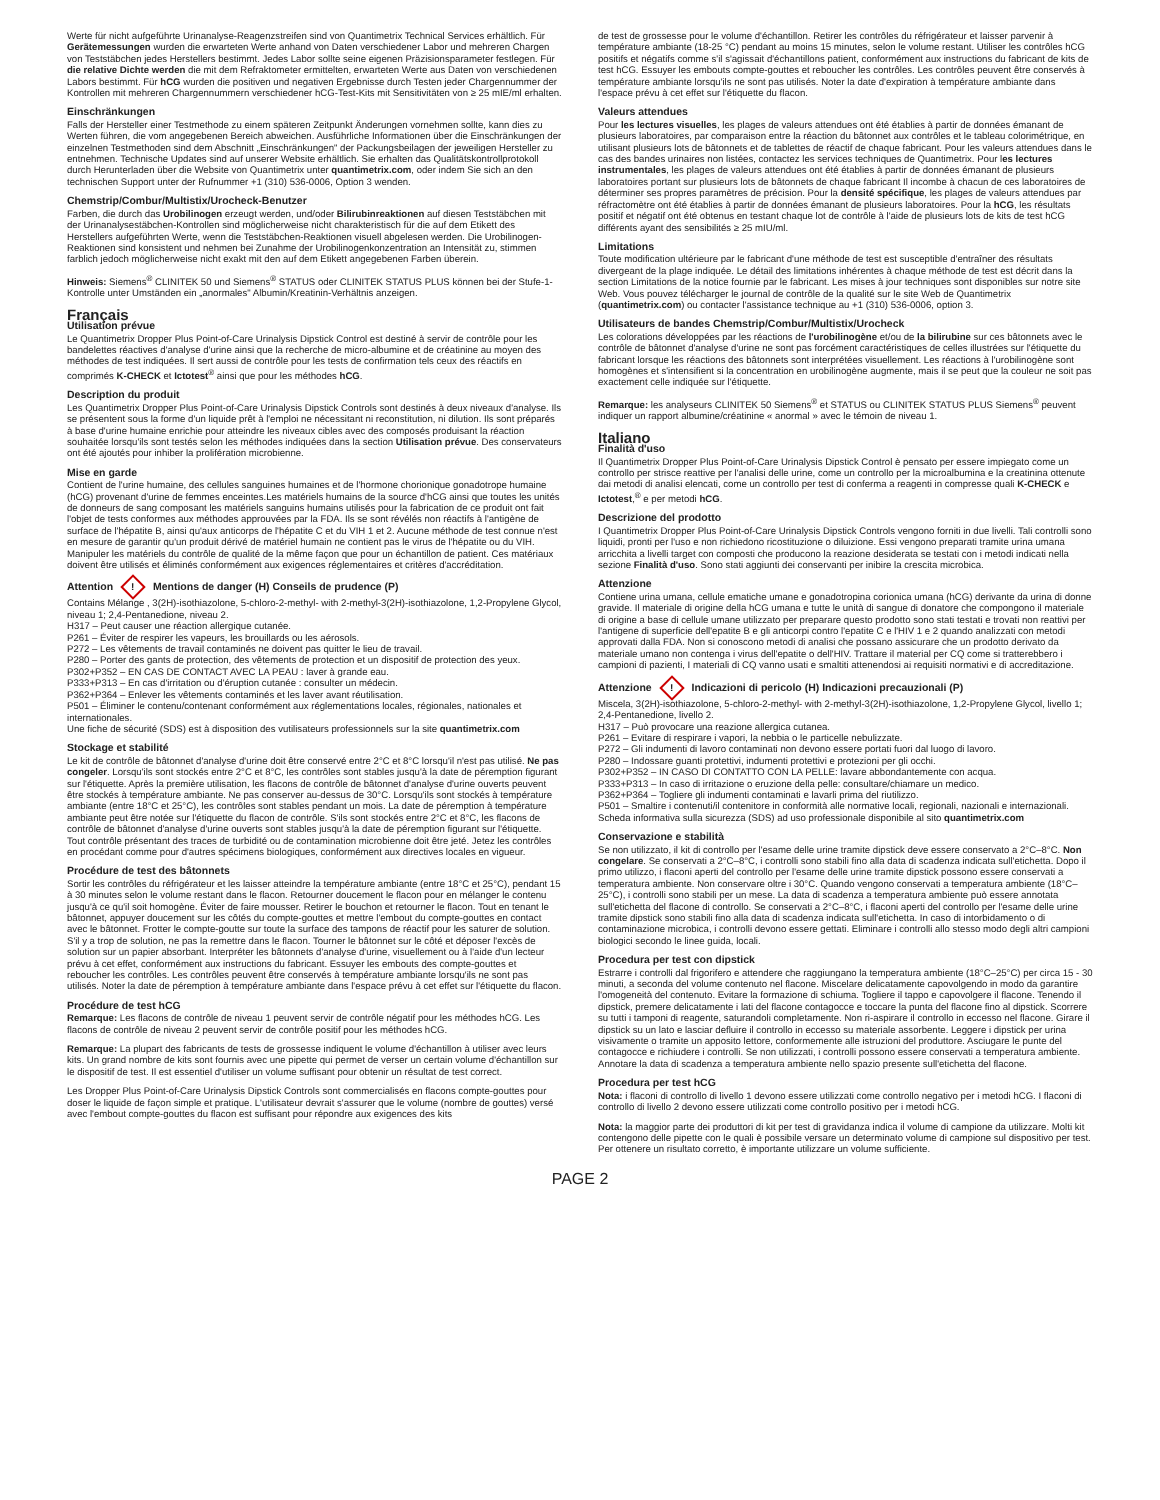Werte für nicht aufgeführte Urinanalyse-Reagenzstreifen sind von Quantimetrix Technical Services erhältlich. Für Gerätemessungen wurden die erwarteten Werte anhand von Daten verschiedener Labor und mehreren Chargen von Teststäbchen jedes Herstellers bestimmt. Jedes Labor sollte seine eigenen Präzisionsparameter festlegen. Für die relative Dichte werden die mit dem Refraktometer ermittelten, erwarteten Werte aus Daten von verschiedenen Labors bestimmt. Für hCG wurden die positiven und negativen Ergebnisse durch Testen jeder Chargennummer der Kontrollen mit mehreren Chargennummern verschiedener hCG-Test-Kits mit Sensitivitäten von ≥ 25 mIE/ml erhalten.
Einschränkungen
Falls der Hersteller einer Testmethode zu einem späteren Zeitpunkt Änderungen vornehmen sollte, kann dies zu Werten führen, die vom angegebenen Bereich abweichen. Ausführliche Informationen über die Einschränkungen der einzelnen Testmethoden sind dem Abschnitt „Einschränkungen" der Packungsbeilagen der jeweiligen Hersteller zu entnehmen. Technische Updates sind auf unserer Website erhältlich. Sie erhalten das Qualitätskontrollprotokoll durch Herunterladen über die Website von Quantimetrix unter quantimetrix.com, oder indem Sie sich an den technischen Support unter der Rufnummer +1 (310) 536-0006, Option 3 wenden.
Chemstrip/Combur/Multistix/Urocheck-Benutzer
Farben, die durch das Urobilinogen erzeugt werden, und/oder Bilirubinreaktionen auf diesen Teststäbchen mit der Urinanalysestäbchen-Kontrollen sind möglicherweise nicht charakteristisch für die auf dem Etikett des Herstellers aufgeführten Werte, wenn die Teststäbchen-Reaktionen visuell abgelesen werden. Die Urobilinogen-Reaktionen sind konsistent und nehmen bei Zunahme der Urobilinogenkonzentration an Intensität zu, stimmen farblich jedoch möglicherweise nicht exakt mit den auf dem Etikett angegebenen Farben überein.
Hinweis: Siemens<sup>®</sup> CLINITEK 50 und Siemens<sup>®</sup> STATUS oder CLINITEK STATUS PLUS können bei der Stufe-1-Kontrolle unter Umständen ein „anormales" Albumin/Kreatinin-Verhältnis anzeigen.
Français
Utilisation prévue
Le Quantimetrix Dropper Plus Point-of-Care Urinalysis Dipstick Control est destiné à servir de contrôle pour les bandelettes réactives d'analyse d'urine ainsi que la recherche de micro-albumine et de créatinine au moyen des méthodes de test indiquées. Il sert aussi de contrôle pour les tests de confirmation tels ceux des réactifs en comprimés K-CHECK et Ictotest<sup>®</sup> ainsi que pour les méthodes hCG.
Description du produit
Les Quantimetrix Dropper Plus Point-of-Care Urinalysis Dipstick Controls sont destinés à deux niveaux d'analyse. Ils se présentent sous la forme d'un liquide prêt à l'emploi ne nécessitant ni reconstitution, ni dilution. Ils sont préparés à base d'urine humaine enrichie pour atteindre les niveaux cibles avec des composés produisant la réaction souhaitée lorsqu'ils sont testés selon les méthodes indiquées dans la section Utilisation prévue. Des conservateurs ont été ajoutés pour inhiber la prolifération microbienne.
Mise en garde
Contient de l'urine humaine, des cellules sanguines humaines et de l'hormone chorionique gonadotrope humaine (hCG) provenant d'urine de femmes enceintes.Les matériels humains de la source d'hCG ainsi que toutes les unités de donneurs de sang composant les matériels sanguins humains utilisés pour la fabrication de ce produit ont fait l'objet de tests conformes aux méthodes approuvées par la FDA. Ils se sont révélés non réactifs à l'antigène de surface de l'hépatite B, ainsi qu'aux anticorps de l'hépatite C et du VIH 1 et 2. Aucune méthode de test connue n'est en mesure de garantir qu'un produit dérivé de matériel humain ne contient pas le virus de l'hépatite ou du VIH. Manipuler les matériels du contrôle de qualité de la même façon que pour un échantillon de patient. Ces matériaux doivent être utilisés et éliminés conformément aux exigences réglementaires et critères d'accréditation.
Attention ! Mentions de danger (H) Conseils de prudence (P)
Contains Mélange , 3(2H)-isothiazolone, 5-chloro-2-methyl- with 2-methyl-3(2H)-isothiazolone, 1,2-Propylene Glycol, niveau 1; 2,4-Pentanedione, niveau 2.
H317 – Peut causer une réaction allergique cutanée.
P261 – Éviter de respirer les vapeurs, les brouillards ou les aérosols.
P272 – Les vêtements de travail contaminés ne doivent pas quitter le lieu de travail.
P280 – Porter des gants de protection, des vêtements de protection et un dispositif de protection des yeux.
P302+P352 – EN CAS DE CONTACT AVEC LA PEAU : laver à grande eau.
P333+P313 – En cas d'irritation ou d'éruption cutanée : consulter un médecin.
P362+P364 – Enlever les vêtements contaminés et les laver avant réutilisation.
P501 – Éliminer le contenu/contenant conformément aux réglementations locales, régionales, nationales et internationales.
Une fiche de sécurité (SDS) est à disposition des vutilisateurs professionnels sur la site quantimetrix.com
Stockage et stabilité
Le kit de contrôle de bâtonnet d'analyse d'urine doit être conservé entre 2°C et 8°C lorsqu'il n'est pas utilisé. Ne pas congeler. Lorsqu'ils sont stockés entre 2°C et 8°C, les contrôles sont stables jusqu'à la date de péremption figurant sur l'étiquette. Après la première utilisation, les flacons de contrôle de bâtonnet d'analyse d'urine ouverts peuvent être stockés à température ambiante. Ne pas conserver au-dessus de 30°C. Lorsqu'ils sont stockés à température ambiante (entre 18°C et 25°C), les contrôles sont stables pendant un mois. La date de péremption à température ambiante peut être notée sur l'étiquette du flacon de contrôle. S'ils sont stockés entre 2°C et 8°C, les flacons de contrôle de bâtonnet d'analyse d'urine ouverts sont stables jusqu'à la date de péremption figurant sur l'étiquette. Tout contrôle présentant des traces de turbidité ou de contamination microbienne doit être jeté. Jetez les contrôles en procédant comme pour d'autres spécimens biologiques, conformément aux directives locales en vigueur.
Procédure de test des bâtonnets
Sortir les contrôles du réfrigérateur et les laisser atteindre la température ambiante (entre 18°C et 25°C), pendant 15 à 30 minutes selon le volume restant dans le flacon. Retourner doucement le flacon pour en mélanger le contenu jusqu'à ce qu'il soit homogène. Éviter de faire mousser. Retirer le bouchon et retourner le flacon. Tout en tenant le bâtonnet, appuyer doucement sur les côtés du compte-gouttes et mettre l'embout du compte-gouttes en contact avec le bâtonnet. Frotter le compte-goutte sur toute la surface des tampons de réactif pour les saturer de solution. S'il y a trop de solution, ne pas la remettre dans le flacon. Tourner le bâtonnet sur le côté et déposer l'excès de solution sur un papier absorbant. Interpréter les bâtonnets d'analyse d'urine, visuellement ou à l'aide d'un lecteur prévu à cet effet, conformément aux instructions du fabricant. Essuyer les embouts des compte-gouttes et reboucher les contrôles. Les contrôles peuvent être conservés à température ambiante lorsqu'ils ne sont pas utilisés. Noter la date de péremption à température ambiante dans l'espace prévu à cet effet sur l'étiquette du flacon.
Procédure de test hCG
Remarque: Les flacons de contrôle de niveau 1 peuvent servir de contrôle négatif pour les méthodes hCG. Les flacons de contrôle de niveau 2 peuvent servir de contrôle positif pour les méthodes hCG.
Remarque: La plupart des fabricants de tests de grossesse indiquent le volume d'échantillon à utiliser avec leurs kits. Un grand nombre de kits sont fournis avec une pipette qui permet de verser un certain volume d'échantillon sur le dispositif de test. Il est essentiel d'utiliser un volume suffisant pour obtenir un résultat de test correct.
Les Dropper Plus Point-of-Care Urinalysis Dipstick Controls sont commercialisés en flacons compte-gouttes pour doser le liquide de façon simple et pratique. L'utilisateur devrait s'assurer que le volume (nombre de gouttes) versé avec l'embout compte-gouttes du flacon est suffisant pour répondre aux exigences des kits
de test de grossesse pour le volume d'échantillon. Retirer les contrôles du réfrigérateur et laisser parvenir à température ambiante (18-25 °C) pendant au moins 15 minutes, selon le volume restant. Utiliser les contrôles hCG positifs et négatifs comme s'il s'agissait d'échantillons patient, conformément aux instructions du fabricant de kits de test hCG. Essuyer les embouts compte-gouttes et reboucher les contrôles. Les contrôles peuvent être conservés à température ambiante lorsqu'ils ne sont pas utilisés. Noter la date d'expiration à température ambiante dans l'espace prévu à cet effet sur l'étiquette du flacon.
Valeurs attendues
Pour les lectures visuelles, les plages de valeurs attendues ont été établies à partir de données émanant de plusieurs laboratoires, par comparaison entre la réaction du bâtonnet aux contrôles et le tableau colorimétrique, en utilisant plusieurs lots de bâtonnets et de tablettes de réactif de chaque fabricant. Pour les valeurs attendues dans le cas des bandes urinaires non listées, contactez les services techniques de Quantimetrix. Pour les lectures instrumentales, les plages de valeurs attendues ont été établies à partir de données émanant de plusieurs laboratoires portant sur plusieurs lots de bâtonnets de chaque fabricant Il incombe à chacun de ces laboratoires de déterminer ses propres paramètres de précision. Pour la densité spécifique, les plages de valeurs attendues par réfractomètre ont été établies à partir de données émanant de plusieurs laboratoires. Pour la hCG, les résultats positif et négatif ont été obtenus en testant chaque lot de contrôle à l'aide de plusieurs lots de kits de test hCG différents ayant des sensibilités ≥ 25 mIU/ml.
Limitations
Toute modification ultérieure par le fabricant d'une méthode de test est susceptible d'entraîner des résultats divergeant de la plage indiquée. Le détail des limitations inhérentes à chaque méthode de test est décrit dans la section Limitations de la notice fournie par le fabricant. Les mises à jour techniques sont disponibles sur notre site Web. Vous pouvez télécharger le journal de contrôle de la qualité sur le site Web de Quantimetrix (quantimetrix.com) ou contacter l'assistance technique au +1 (310) 536-0006, option 3.
Utilisateurs de bandes Chemstrip/Combur/Multistix/Urocheck
Les colorations développées par les réactions de l'urobilinogène et/ou de la bilirubine sur ces bâtonnets avec le contrôle de bâtonnet d'analyse d'urine ne sont pas forcément caractéristiques de celles illustrées sur l'étiquette du fabricant lorsque les réactions des bâtonnets sont interprétées visuellement. Les réactions à l'urobilinogène sont homogènes et s'intensifient si la concentration en urobilinogène augmente, mais il se peut que la couleur ne soit pas exactement celle indiquée sur l'étiquette.
Remarque: les analyseurs CLINITEK 50 Siemens<sup>®</sup> et STATUS ou CLINITEK STATUS PLUS Siemens<sup>®</sup> peuvent indiquer un rapport albumine/créatinine « anormal » avec le témoin de niveau 1.
Italiano
Finalità d'uso
Il Quantimetrix Dropper Plus Point-of-Care Urinalysis Dipstick Control è pensato per essere impiegato come un controllo per strisce reattive per l'analisi delle urine, come un controllo per la microalbumina e la creatinina ottenute dai metodi di analisi elencati, come un controllo per test di conferma a reagenti in compresse quali K-CHECK e Ictotest,<sup>®</sup> e per metodi hCG.
Descrizione del prodotto
I Quantimetrix Dropper Plus Point-of-Care Urinalysis Dipstick Controls vengono forniti in due livelli. Tali controlli sono liquidi, pronti per l'uso e non richiedono ricostituzione o diluizione. Essi vengono preparati tramite urina umana arricchita a livelli target con composti che producono la reazione desiderata se testati con i metodi indicati nella sezione Finalità d'uso. Sono stati aggiunti dei conservanti per inibire la crescita microbica.
Attenzione
Contiene urina umana, cellule ematiche umane e gonadotropina corionica umana (hCG) derivante da urina di donne gravide. Il materiale di origine della hCG umana e tutte le unità di sangue di donatore che compongono il materiale di origine a base di cellule umane utilizzato per preparare questo prodotto sono stati testati e trovati non reattivi per l'antigene di superficie dell'epatite B e gli anticorpi contro l'epatite C e l'HIV 1 e 2 quando analizzati con metodi approvati dalla FDA. Non si conoscono metodi di analisi che possano assicurare che un prodotto derivato da materiale umano non contenga i virus dell'epatite o dell'HIV. Trattare il material per CQ come si tratterebbero i campioni di pazienti, I materiali di CQ vanno usati e smaltiti attenendosi ai requisiti normativi e di accreditazione.
Attenzione ! Indicazioni di pericolo (H) Indicazioni precauzionali (P)
Miscela, 3(2H)-isothiazolone, 5-chloro-2-methyl- with 2-methyl-3(2H)-isothiazolone, 1,2-Propylene Glycol, livello 1; 2,4-Pentanedione, livello 2.
H317 – Può provocare una reazione allergica cutanea.
P261 – Evitare di respirare i vapori, la nebbia o le particelle nebulizzate.
P272 – Gli indumenti di lavoro contaminati non devono essere portati fuori dal luogo di lavoro.
P280 – Indossare guanti protettivi, indumenti protettivi e protezioni per gli occhi.
P302+P352 – IN CASO DI CONTATTO CON LA PELLE: lavare abbondantemente con acqua.
P333+P313 – In caso di irritazione o eruzione della pelle: consultare/chiamare un medico.
P362+P364 – Togliere gli indumenti contaminati e lavarli prima del riutilizzo.
P501 – Smaltire i contenuti/il contenitore in conformità alle normative locali, regionali, nazionali e internazionali.
Scheda informativa sulla sicurezza (SDS) ad uso professionale disponibile al sito quantimetrix.com
Conservazione e stabilità
Se non utilizzato, il kit di controllo per l'esame delle urine tramite dipstick deve essere conservato a 2°C–8°C. Non congelare. Se conservati a 2°C–8°C, i controlli sono stabili fino alla data di scadenza indicata sull'etichetta. Dopo il primo utilizzo, i flaconi aperti del controllo per l'esame delle urine tramite dipstick possono essere conservati a temperatura ambiente. Non conservare oltre i 30°C. Quando vengono conservati a temperatura ambiente (18°C–25°C), i controlli sono stabili per un mese. La data di scadenza a temperatura ambiente può essere annotata sull'etichetta del flacone di controllo. Se conservati a 2°C–8°C, i flaconi aperti del controllo per l'esame delle urine tramite dipstick sono stabili fino alla data di scadenza indicata sull'etichetta. In caso di intorbidamento o di contaminazione microbica, i controlli devono essere gettati. Eliminare i controlli allo stesso modo degli altri campioni biologici secondo le linee guida, locali.
Procedura per test con dipstick
Estrarre i controlli dal frigorifero e attendere che raggiungano la temperatura ambiente (18°C–25°C) per circa 15 - 30 minuti, a seconda del volume contenuto nel flacone. Miscelare delicatamente capovolgendo in modo da garantire l'omogeneità del contenuto. Evitare la formazione di schiuma. Togliere il tappo e capovolgere il flacone. Tenendo il dipstick, premere delicatamente i lati del flacone contagocce e toccare la punta del flacone fino al dipstick. Scorrere su tutti i tamponi di reagente, saturandoli completamente. Non ri-aspirare il controllo in eccesso nel flacone. Girare il dipstick su un lato e lasciar defluire il controllo in eccesso su materiale assorbente. Leggere i dipstick per urina visivamente o tramite un apposito lettore, conformemente alle istruzioni del produttore. Asciugare le punte del contagocce e richiudere i controlli. Se non utilizzati, i controlli possono essere conservati a temperatura ambiente. Annotare la data di scadenza a temperatura ambiente nello spazio presente sull'etichetta del flacone.
Procedura per test hCG
Nota: i flaconi di controllo di livello 1 devono essere utilizzati come controllo negativo per i metodi hCG. I flaconi di controllo di livello 2 devono essere utilizzati come controllo positivo per i metodi hCG.
Nota: la maggior parte dei produttori di kit per test di gravidanza indica il volume di campione da utilizzare. Molti kit contengono delle pipette con le quali è possibile versare un determinato volume di campione sul dispositivo per test. Per ottenere un risultato corretto, è importante utilizzare un volume sufficiente.
PAGE 2